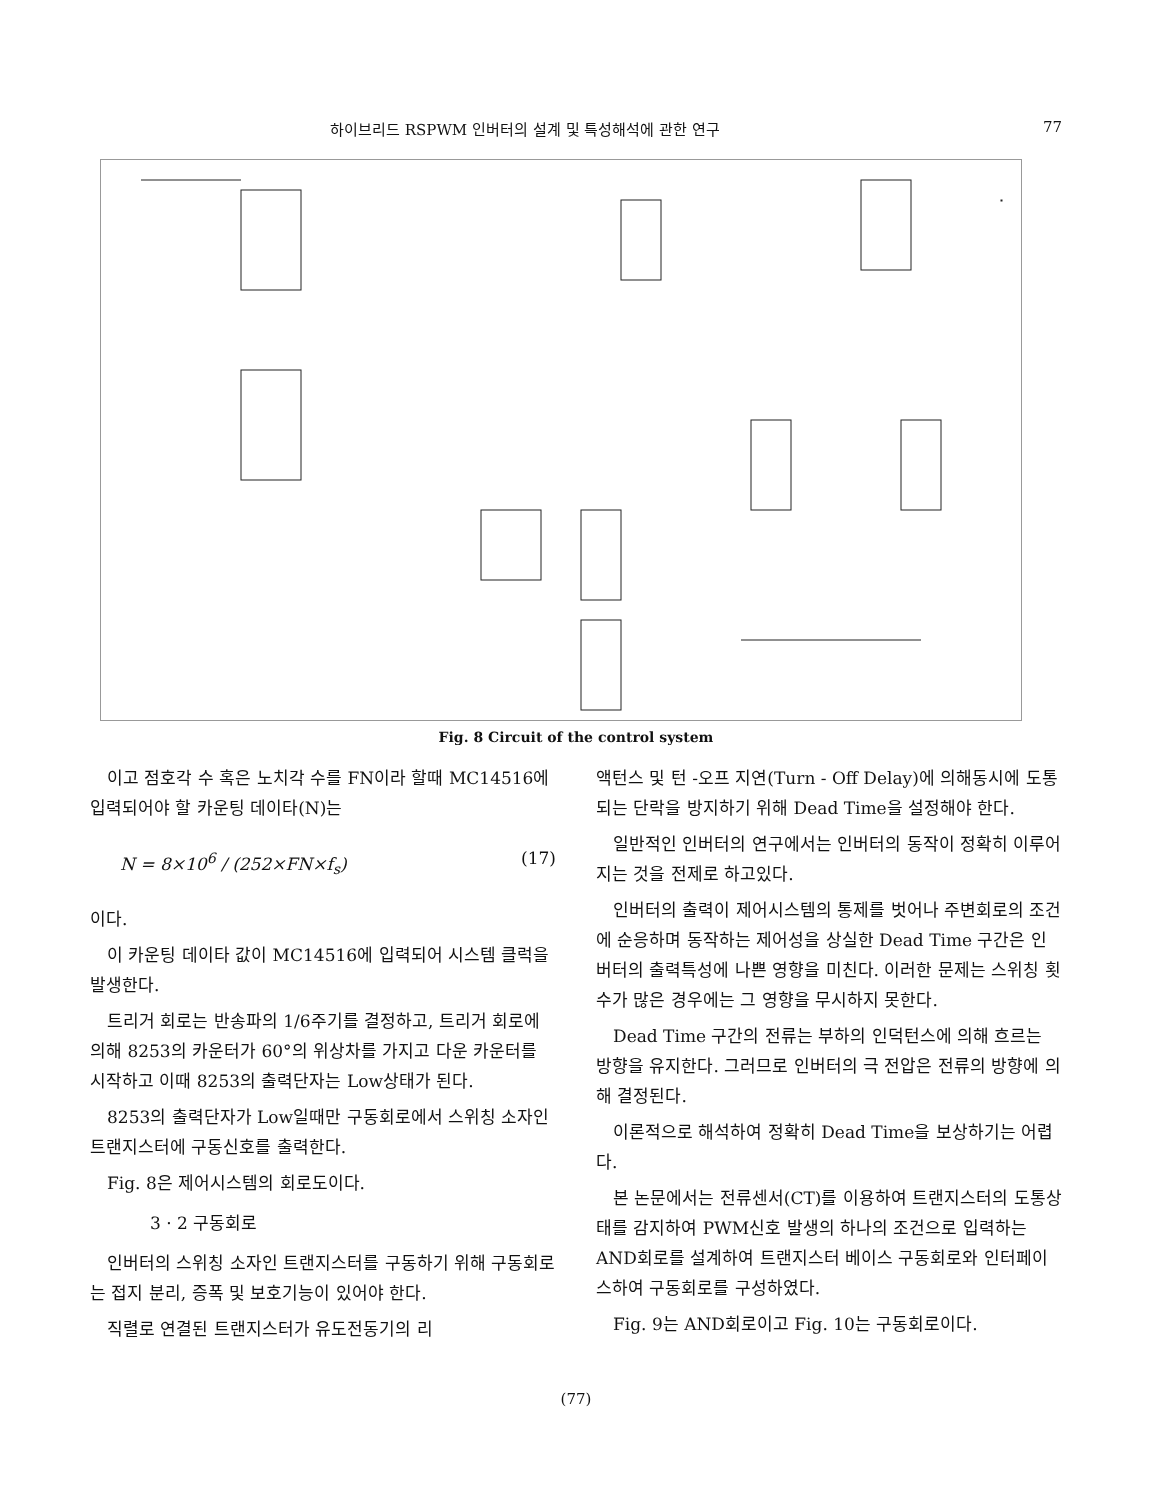하이브리드 RSPWM 인버터의 설계 및 특성해석에 관한 연구 77
Fig. 8 Circuit of the control system
이고 점호각 수 혹은 노치각 수를 FN이라 할때 MC14516에 입력되어야 할 카운팅 데이타(N)는
N = 8×10<sup>6</sup> / (252×FN×f<sub>s</sub>) (17)
이다.
이 카운팅 데이타 값이 MC14516에 입력되어 시스템 클럭을 발생한다.
트리거 회로는 반송파의 1/6주기를 결정하고, 트리거 회로에 의해 8253의 카운터가 60°의 위상차를 가지고 다운 카운터를 시작하고 이때 8253의 출력단자는 Low상태가 된다.
8253의 출력단자가 Low일때만 구동회로에서 스위칭 소자인 트랜지스터에 구동신호를 출력한다.
Fig. 8은 제어시스템의 회로도이다.
3 · 2 구동회로
인버터의 스위칭 소자인 트랜지스터를 구동하기 위해 구동회로는 접지 분리, 증폭 및 보호기능이 있어야 한다.
직렬로 연결된 트랜지스터가 유도전동기의 리
액턴스 및 턴 -오프 지연(Turn - Off Delay)에 의해동시에 도통되는 단락을 방지하기 위해 Dead Time을 설정해야 한다.
일반적인 인버터의 연구에서는 인버터의 동작이 정확히 이루어 지는 것을 전제로 하고있다.
인버터의 출력이 제어시스템의 통제를 벗어나 주변회로의 조건에 순응하며 동작하는 제어성을 상실한 Dead Time 구간은 인버터의 출력특성에 나쁜 영향을 미친다. 이러한 문제는 스위칭 횟수가 많은 경우에는 그 영향을 무시하지 못한다.
Dead Time 구간의 전류는 부하의 인덕턴스에 의해 흐르는 방향을 유지한다. 그러므로 인버터의 극 전압은 전류의 방향에 의해 결정된다.
이론적으로 해석하여 정확히 Dead Time을 보상하기는 어렵다.
본 논문에서는 전류센서(CT)를 이용하여 트랜지스터의 도통상태를 감지하여 PWM신호 발생의 하나의 조건으로 입력하는 AND회로를 설계하여 트랜지스터 베이스 구동회로와 인터페이스하여 구동회로를 구성하였다.
Fig. 9는 AND회로이고 Fig. 10는 구동회로이다.
(77)